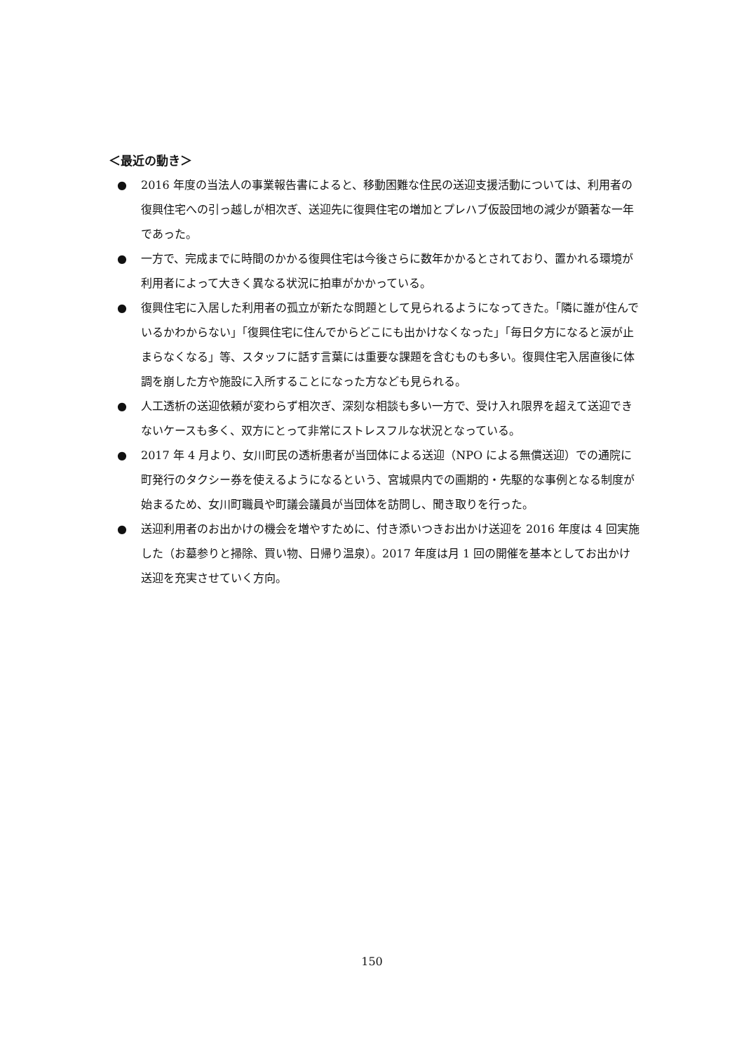＜最近の動き＞
● 2016 年度の当法人の事業報告書によると、移動困難な住民の送迎支援活動については、利用者の復興住宅への引っ越しが相次ぎ、送迎先に復興住宅の増加とプレハブ仮設団地の減少が顕著な一年であった。
● 一方で、完成までに時間のかかる復興住宅は今後さらに数年かかるとされており、置かれる環境が利用者によって大きく異なる状況に拍車がかかっている。
● 復興住宅に入居した利用者の孤立が新たな問題として見られるようになってきた。「隣に誰が住んでいるかわからない」「復興住宅に住んでからどこにも出かけなくなった」「毎日夕方になると涙が止まらなくなる」等、スタッフに話す言葉には重要な課題を含むものも多い。復興住宅入居直後に体調を崩した方や施設に入所することになった方なども見られる。
● 人工透析の送迎依頼が変わらず相次ぎ、深刻な相談も多い一方で、受け入れ限界を超えて送迎できないケースも多く、双方にとって非常にストレスフルな状況となっている。
● 2017 年 4 月より、女川町民の透析患者が当団体による送迎（NPO による無償送迎）での通院に町発行のタクシー券を使えるようになるという、宮城県内での画期的・先駆的な事例となる制度が始まるため、女川町職員や町議会議員が当団体を訪問し、聞き取りを行った。
● 送迎利用者のお出かけの機会を増やすために、付き添いつきお出かけ送迎を 2016 年度は 4 回実施した（お墓参りと掃除、買い物、日帰り温泉）。2017 年度は月 1 回の開催を基本としてお出かけ送迎を充実させていく方向。
150